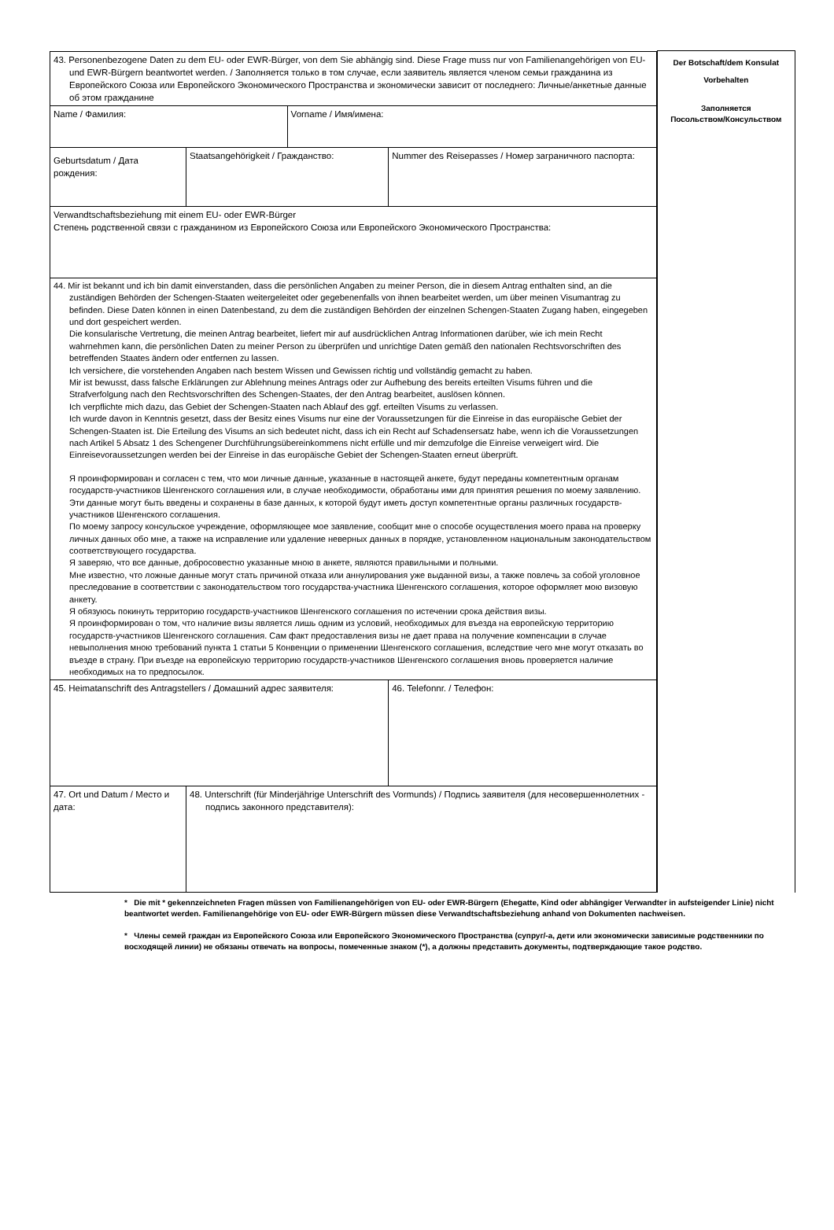| / 43. Personenbezogene Daten zu dem EU- oder EWR-Bürger, von dem Sie abhängig sind. Diese Frage muss nur von Familienangehörigen von EU- und EWR-Bürgern beantwortet werden. / Заполняется только в том случае, если заявитель является членом семьи гражданина из Европейского Союза или Европейского Экономического Пространства и экономически зависит от последнего: Личные/анкетные данные об этом гражданине / / / / / Name / Фамилия: / / Vorname / Имя/имена: / / / Geburtsdatum / Дата рождения: / Staatsangehörigkeit / Гражданство: / / Nummer des Reisepasses / Номер заграничного паспорта: / / Verwandtschaftsbeziehung mit einem EU- oder EWR-Bürger Степень родственной связи с гражданином из Европейского Союза или Европейского Экономического Пространства: / / / / / 44. Mir ist bekannt und ich bin damit einverstanden, dass die persönlichen Angaben zu meiner Person, die in diesem Antrag enthalten sind, an die zuständigen Behörden der Schengen-Staaten weitergeleitet oder gegebenenfalls von ihnen bearbeitet werden, um über meinen Visumantrag zu befinden. Diese Daten können in einen Datenbestand, zu dem die zuständigen Behörden der einzelnen Schengen-Staaten Zugang haben, eingegeben und dort gespeichert werden. Die konsularische Vertretung, die meinen Antrag bearbeitet, liefert mir auf ausdrücklichen Antrag Informationen darüber, wie ich mein Recht wahrnehmen kann, die persönlichen Daten zu meiner Person zu überprüfen und unrichtige Daten gemäß den nationalen Rechtsvorschriften des betreffenden Staates ändern oder entfernen zu lassen. Ich versichere, die vorstehenden Angaben nach bestem Wissen und Gewissen richtig und vollständig gemacht zu haben. Mir ist bewusst, dass falsche Erklärungen zur Ablehnung meines Antrags oder zur Aufhebung des bereits erteilten Visums führen und die Strafverfolgung nach den Rechtsvorschriften des Schengen-Staates, der den Antrag bearbeitet, auslösen können. Ich verpflichte mich dazu, das Gebiet der Schengen-Staaten nach Ablauf des ggf. erteilten Visums zu verlassen. Ich wurde davon in Kenntnis gesetzt, dass der Besitz eines Visums nur eine der Voraussetzungen für die Einreise in das europäische Gebiet der Schengen-Staaten ist. Die Erteilung des Visums an sich bedeutet nicht, dass ich ein Recht auf Schadensersatz habe, wenn ich die Voraussetzungen nach Artikel 5 Absatz 1 des Schengener Durchführungsübereinkommens nicht erfülle und mir demzufolge die Einreise verweigert wird. Die Einreisevoraussetzungen werden bei der Einreise in das europäische Gebiet der Schengen-Staaten erneut überprüft. Я проинформирован и согласен с тем, что мои личные данные, указанные в настоящей анкете, будут переданы компетентным органам государств-участников Шенгенского соглашения или, в случае необходимости, обработаны ими для принятия решения по моему заявлению. Эти данные могут быть введены и сохранены в базе данных, к которой будут иметь доступ компетентные органы различных государств-участников Шенгенского соглашения. По моему запросу консульское учреждение, оформляющее мое заявление, сообщит мне о способе осуществления моего права на проверку личных данных обо мне, а также на исправление или удаление неверных данных в порядке, установленном национальным законодательством соответствующего государства. Я заверяю, что все данные, добросовестно указанные мною в анкете, являются правильными и полными. Мне известно, что ложные данные могут стать причиной отказа или аннулирования уже выданной визы, а также повлечь за собой уголовное преследование в соответствии с законодательством того государства-участника Шенгенского соглашения, которое оформляет мою визовую анкету. Я обязуюсь покинуть территорию государств-участников Шенгенского соглашения по истечении срока действия визы. Я проинформирован о том, что наличие визы является лишь одним из условий, необходимых для въезда на европейскую территорию государств-участников Шенгенского соглашения. Сам факт предоставления визы не дает права на получение компенсации в случае невыполнения мною требований пункта 1 статьи 5 Конвенции о применении Шенгенского соглашения, вследствие чего мне могут отказать во въезде в страну. При въезде на европейскую территорию государств-участников Шенгенского соглашения вновь проверяется наличие необходимых на то предпосылок. / / / / / 45. Heimatanschrift des Antragstellers / Домашний адрес заявителя: / / / 46. Telefonnr. / Телефон: / / 47. Ort und Datum / Место и дата: / 48. Unterschrift (für Minderjährige Unterschrift des Vormunds) / Подпись заявителя (для несовершеннолетних - подпись законного представителя): / / / | Der Botschaft/dem Konsulat Vorbehalten Заполняется Посольством/Консульством |
* Die mit * gekennzeichneten Fragen müssen von Familienangehörigen von EU- oder EWR-Bürgern (Ehegatte, Kind oder abhängiger Verwandter in aufsteigender Linie) nicht beantwortet werden. Familienangehörige von EU- oder EWR-Bürgern müssen diese Verwandtschaftsbeziehung anhand von Dokumenten nachweisen.
* Члены семей граждан из Европейского Союза или Европейского Экономического Пространства (супруг/-а, дети или экономически зависимые родственники по восходящей линии) не обязаны отвечать на вопросы, помеченные знаком (*), а должны представить документы, подтверждающие такое родство.